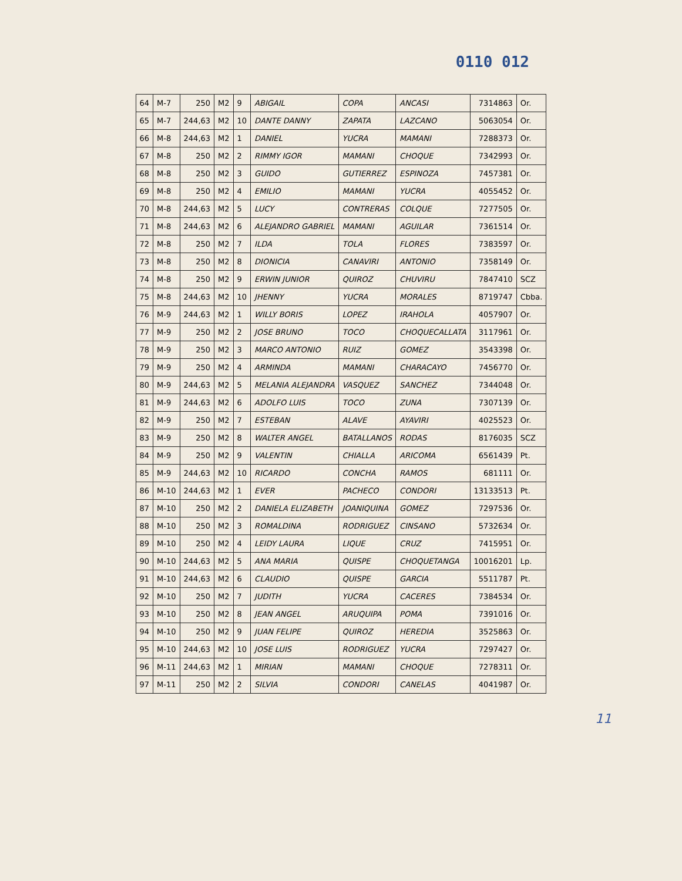0110 012
| 64 | M-7 | 250 | M2 | 9 | ABIGAIL | COPA | ANCASI | 7314863 | Or. |
| 65 | M-7 | 244,63 | M2 | 10 | DANTE DANNY | ZAPATA | LAZCANO | 5063054 | Or. |
| 66 | M-8 | 244,63 | M2 | 1 | DANIEL | YUCRA | MAMANI | 7288373 | Or. |
| 67 | M-8 | 250 | M2 | 2 | RIMMY IGOR | MAMANI | CHOQUE | 7342993 | Or. |
| 68 | M-8 | 250 | M2 | 3 | GUIDO | GUTIERREZ | ESPINOZA | 7457381 | Or. |
| 69 | M-8 | 250 | M2 | 4 | EMILIO | MAMANI | YUCRA | 4055452 | Or. |
| 70 | M-8 | 244,63 | M2 | 5 | LUCY | CONTRERAS | COLQUE | 7277505 | Or. |
| 71 | M-8 | 244,63 | M2 | 6 | ALEJANDRO GABRIEL | MAMANI | AGUILAR | 7361514 | Or. |
| 72 | M-8 | 250 | M2 | 7 | ILDA | TOLA | FLORES | 7383597 | Or. |
| 73 | M-8 | 250 | M2 | 8 | DIONICIA | CANAVIRI | ANTONIO | 7358149 | Or. |
| 74 | M-8 | 250 | M2 | 9 | ERWIN JUNIOR | QUIROZ | CHUVIRU | 7847410 | SCZ |
| 75 | M-8 | 244,63 | M2 | 10 | JHENNY | YUCRA | MORALES | 8719747 | Cbba. |
| 76 | M-9 | 244,63 | M2 | 1 | WILLY BORIS | LOPEZ | IRAHOLA | 4057907 | Or. |
| 77 | M-9 | 250 | M2 | 2 | JOSE BRUNO | TOCO | CHOQUECALLATA | 3117961 | Or. |
| 78 | M-9 | 250 | M2 | 3 | MARCO ANTONIO | RUIZ | GOMEZ | 3543398 | Or. |
| 79 | M-9 | 250 | M2 | 4 | ARMINDA | MAMANI | CHARACAYO | 7456770 | Or. |
| 80 | M-9 | 244,63 | M2 | 5 | MELANIA ALEJANDRA | VASQUEZ | SANCHEZ | 7344048 | Or. |
| 81 | M-9 | 244,63 | M2 | 6 | ADOLFO LUIS | TOCO | ZUNA | 7307139 | Or. |
| 82 | M-9 | 250 | M2 | 7 | ESTEBAN | ALAVE | AYAVIRI | 4025523 | Or. |
| 83 | M-9 | 250 | M2 | 8 | WALTER ANGEL | BATALLANOS | RODAS | 8176035 | SCZ |
| 84 | M-9 | 250 | M2 | 9 | VALENTIN | CHIALLA | ARICOMA | 6561439 | Pt. |
| 85 | M-9 | 244,63 | M2 | 10 | RICARDO | CONCHA | RAMOS | 681111 | Or. |
| 86 | M-10 | 244,63 | M2 | 1 | EVER | PACHECO | CONDORI | 13133513 | Pt. |
| 87 | M-10 | 250 | M2 | 2 | DANIELA ELIZABETH | JOANIQUINA | GOMEZ | 7297536 | Or. |
| 88 | M-10 | 250 | M2 | 3 | ROMALDINA | RODRIGUEZ | CINSANO | 5732634 | Or. |
| 89 | M-10 | 250 | M2 | 4 | LEIDY LAURA | LIQUE | CRUZ | 7415951 | Or. |
| 90 | M-10 | 244,63 | M2 | 5 | ANA MARIA | QUISPE | CHOQUETANGA | 10016201 | Lp. |
| 91 | M-10 | 244,63 | M2 | 6 | CLAUDIO | QUISPE | GARCIA | 5511787 | Pt. |
| 92 | M-10 | 250 | M2 | 7 | JUDITH | YUCRA | CACERES | 7384534 | Or. |
| 93 | M-10 | 250 | M2 | 8 | JEAN ANGEL | ARUQUIPA | POMA | 7391016 | Or. |
| 94 | M-10 | 250 | M2 | 9 | JUAN FELIPE | QUIROZ | HEREDIA | 3525863 | Or. |
| 95 | M-10 | 244,63 | M2 | 10 | JOSE LUIS | RODRIGUEZ | YUCRA | 7297427 | Or. |
| 96 | M-11 | 244,63 | M2 | 1 | MIRIAN | MAMANI | CHOQUE | 7278311 | Or. |
| 97 | M-11 | 250 | M2 | 2 | SILVIA | CONDORI | CANELAS | 4041987 | Or. |
11